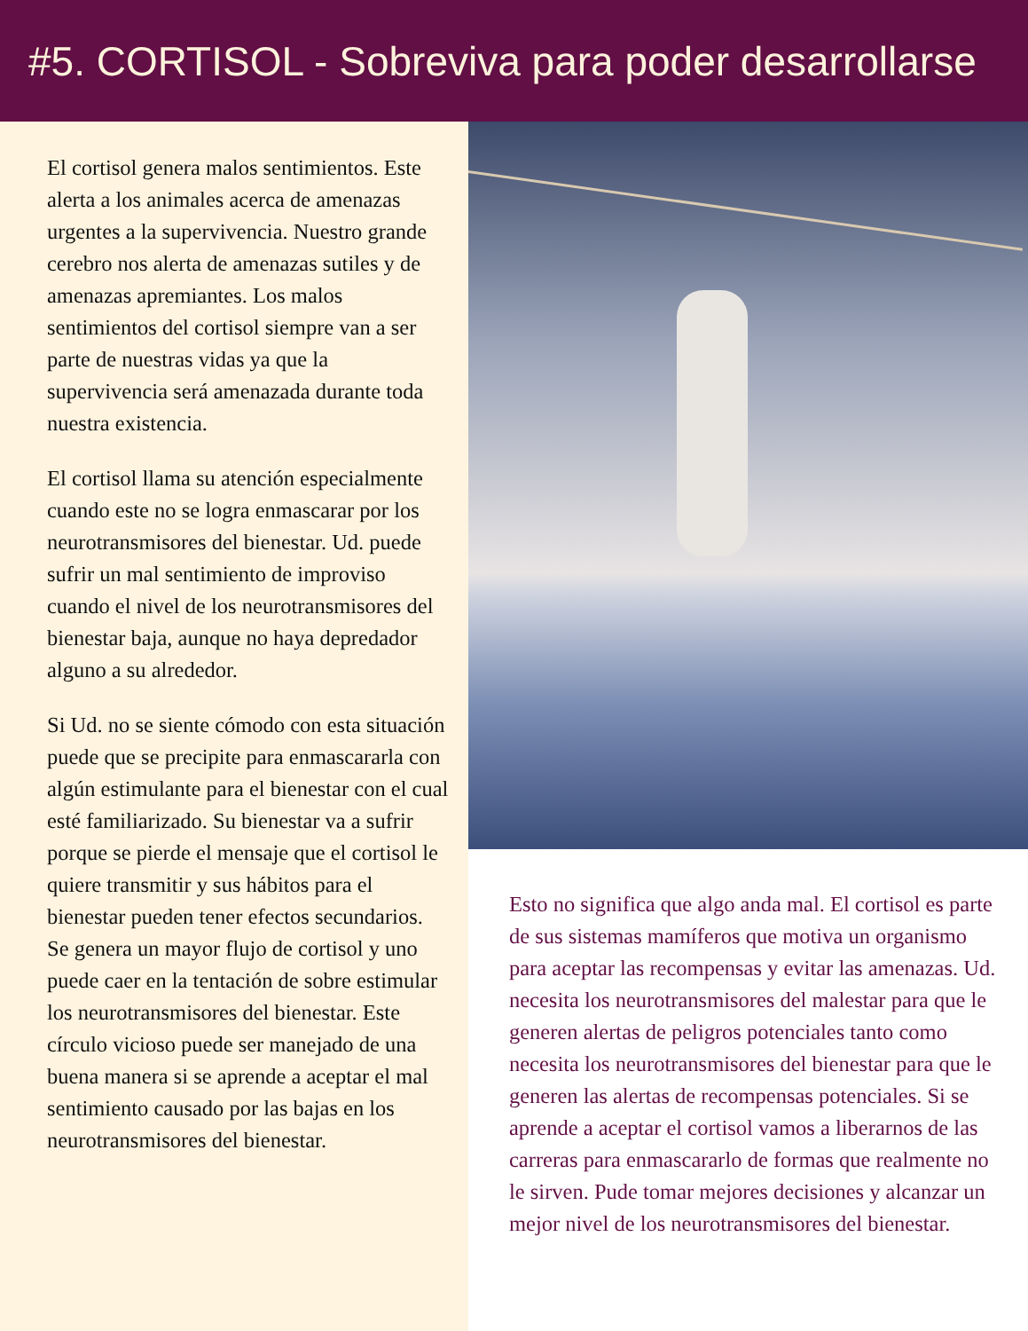#5. CORTISOL - Sobreviva para poder desarrollarse
El cortisol genera malos sentimientos. Este alerta a los animales acerca de amenazas urgentes a la supervivencia. Nuestro grande cerebro nos alerta de amenazas sutiles y de amenazas apremiantes. Los malos sentimientos del cortisol siempre van a ser parte de nuestras vidas ya que la supervivencia será amenazada durante toda nuestra existencia.
El cortisol llama su atención especialmente cuando este no se logra enmascarar por los neurotransmisores del bienestar. Ud. puede sufrir un mal sentimiento de improviso cuando el nivel de los neurotransmisores del bienestar baja, aunque no haya depredador alguno a su alrededor.
Si Ud. no se siente cómodo con esta situación puede que se precipite para enmascararla con algún estimulante para el bienestar con el cual esté familiarizado. Su bienestar va a sufrir porque se pierde el mensaje que el cortisol le quiere transmitir y sus hábitos para el bienestar pueden tener efectos secundarios. Se genera un mayor flujo de cortisol y uno puede caer en la tentación de sobre estimular los neurotransmisores del bienestar. Este círculo vicioso puede ser manejado de una buena manera si se aprende a aceptar el mal sentimiento causado por las bajas en los neurotransmisores del bienestar.
Esto no significa que algo anda mal. El cortisol es parte de sus sistemas mamíferos que motiva un organismo para aceptar las recompensas y evitar las amenazas. Ud. necesita los neurotransmisores del malestar para que le generen alertas de peligros potenciales tanto como necesita los neurotransmisores del bienestar para que le generen las alertas de recompensas potenciales. Si se aprende a aceptar el cortisol vamos a liberarnos de las carreras para enmascararlo de formas que realmente no le sirven. Pude tomar mejores decisiones y alcanzar un mejor nivel de los neurotransmisores del bienestar.